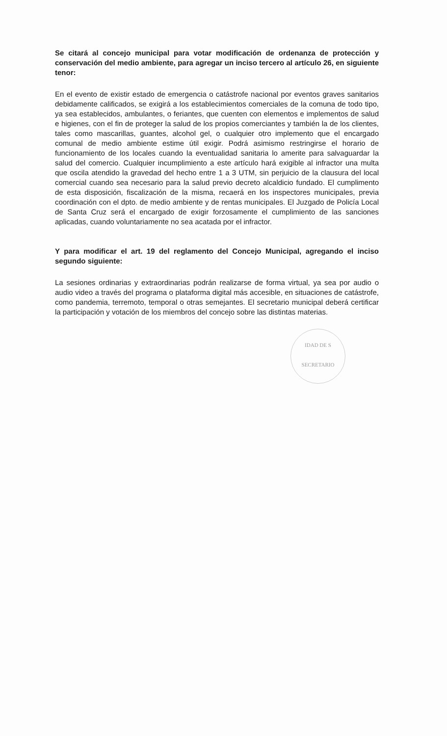Se citará al concejo municipal para votar modificación de ordenanza de protección y conservación del medio ambiente, para agregar un inciso tercero al artículo 26, en siguiente tenor:
En el evento de existir estado de emergencia o catástrofe nacional por eventos graves sanitarios debidamente calificados, se exigirá a los establecimientos comerciales de la comuna de todo tipo, ya sea establecidos, ambulantes, o feriantes, que cuenten con elementos e implementos de salud e higienes, con el fin de proteger la salud de los propios comerciantes y también la de los clientes, tales como mascarillas, guantes, alcohol gel, o cualquier otro implemento que el encargado comunal de medio ambiente estime útil exigir. Podrá asimismo restringirse el horario de funcionamiento de los locales cuando la eventualidad sanitaria lo amerite para salvaguardar la salud del comercio. Cualquier incumplimiento a este artículo hará exigible al infractor una multa que oscila atendido la gravedad del hecho entre 1 a 3 UTM, sin perjuicio de la clausura del local comercial cuando sea necesario para la salud previo decreto alcaldicio fundado. El cumplimento de esta disposición, fiscalización de la misma, recaerá en los inspectores municipales, previa coordinación con el dpto. de medio ambiente y de rentas municipales. El Juzgado de Policía Local de Santa Cruz será el encargado de exigir forzosamente el cumplimiento de las sanciones aplicadas, cuando voluntariamente no sea acatada por el infractor.
Y para modificar el art. 19 del reglamento del Concejo Municipal, agregando el inciso segundo siguiente:
La sesiones ordinarias y extraordinarias podrán realizarse de forma virtual, ya sea por audio o audio video a través del programa o plataforma digital más accesible, en situaciones de catástrofe, como pandemia, terremoto, temporal o otras semejantes. El secretario municipal deberá certificar la participación y votación de los miembros del concejo sobre las distintas materias.
IDAD DE S
SECRETARIO